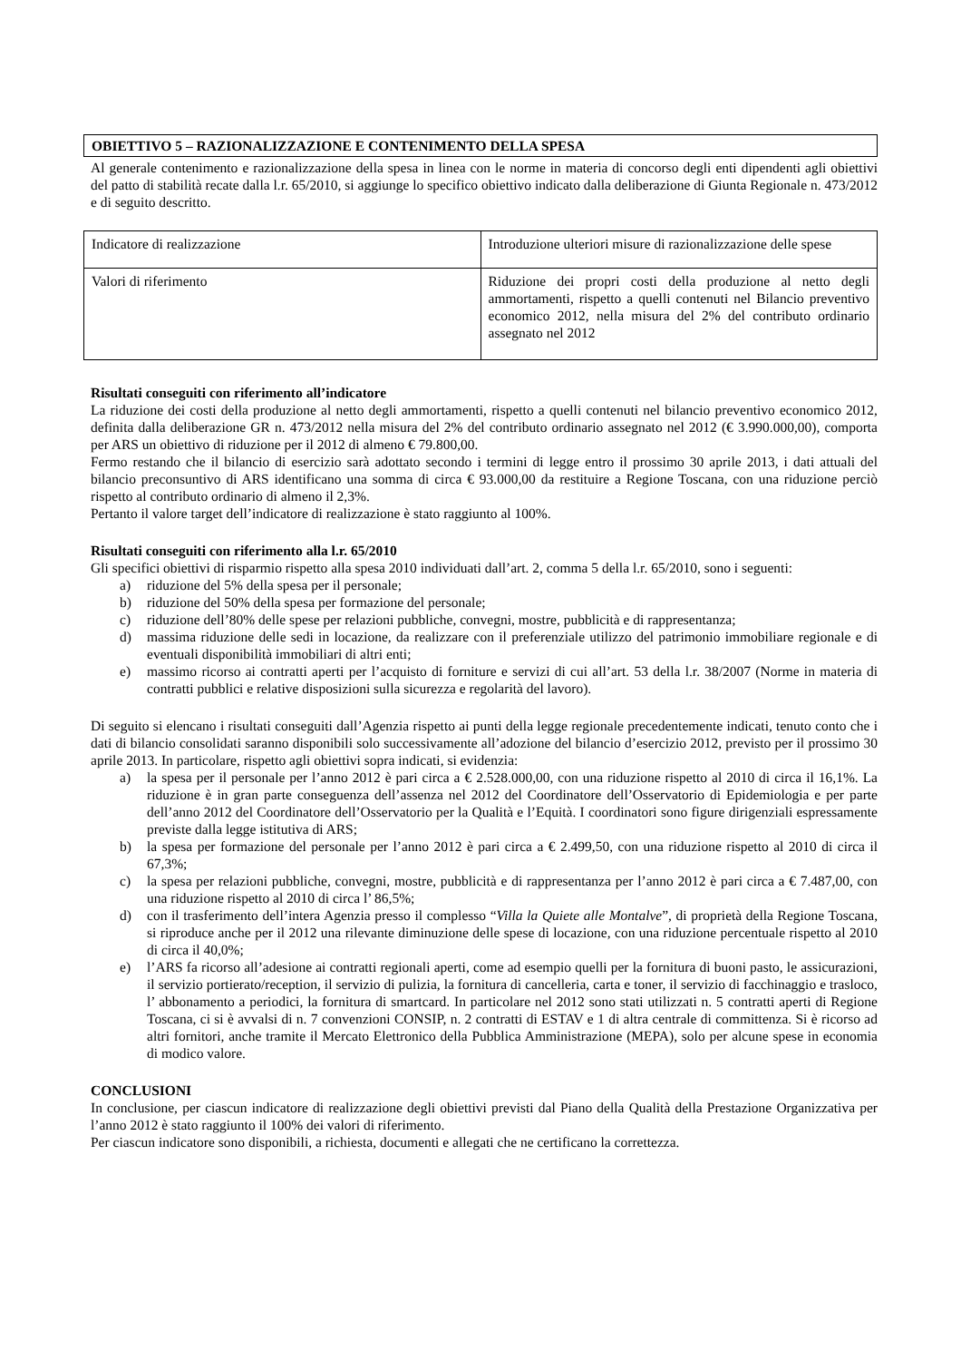OBIETTIVO 5 – RAZIONALIZZAZIONE E CONTENIMENTO DELLA SPESA
Al generale contenimento e razionalizzazione della spesa in linea con le norme in materia di concorso degli enti dipendenti agli obiettivi del patto di stabilità recate dalla l.r. 65/2010, si aggiunge lo specifico obiettivo indicato dalla deliberazione di Giunta Regionale n. 473/2012 e di seguito descritto.
| Indicatore di realizzazione | Introduzione ulteriori misure di razionalizzazione delle spese |
| Valori di riferimento | Riduzione dei propri costi della produzione al netto degli ammortamenti, rispetto a quelli contenuti nel Bilancio preventivo economico 2012, nella misura del 2% del contributo ordinario assegnato nel 2012 |
Risultati conseguiti con riferimento all’indicatore
La riduzione dei costi della produzione al netto degli ammortamenti, rispetto a quelli contenuti nel bilancio preventivo economico 2012, definita dalla deliberazione GR n. 473/2012 nella misura del 2% del contributo ordinario assegnato nel 2012 (€ 3.990.000,00), comporta per ARS un obiettivo di riduzione per il 2012 di almeno € 79.800,00.
Fermo restando che il bilancio di esercizio sarà adottato secondo i termini di legge entro il prossimo 30 aprile 2013, i dati attuali del bilancio preconsuntivo di ARS identificano una somma di circa € 93.000,00 da restituire a Regione Toscana, con una riduzione perciò rispetto al contributo ordinario di almeno il 2,3%.
Pertanto il valore target dell’indicatore di realizzazione è stato raggiunto al 100%.
Risultati conseguiti con riferimento alla l.r. 65/2010
Gli specifici obiettivi di risparmio rispetto alla spesa 2010 individuati dall’art. 2, comma 5 della l.r. 65/2010, sono i seguenti:
a) riduzione del 5% della spesa per il personale;
b) riduzione del 50% della spesa per formazione del personale;
c) riduzione dell’80% delle spese per relazioni pubbliche, convegni, mostre, pubblicità e di rappresentanza;
d) massima riduzione delle sedi in locazione, da realizzare con il preferenziale utilizzo del patrimonio immobiliare regionale e di eventuali disponibilità immobiliari di altri enti;
e) massimo ricorso ai contratti aperti per l’acquisto di forniture e servizi di cui all’art. 53 della l.r. 38/2007 (Norme in materia di contratti pubblici e relative disposizioni sulla sicurezza e regolarità del lavoro).
Di seguito si elencano i risultati conseguiti dall’Agenzia rispetto ai punti della legge regionale precedentemente indicati, tenuto conto che i dati di bilancio consolidati saranno disponibili solo successivamente all’adozione del bilancio d’esercizio 2012, previsto per il prossimo 30 aprile 2013. In particolare, rispetto agli obiettivi sopra indicati, si evidenzia:
a) la spesa per il personale per l’anno 2012 è pari circa a € 2.528.000,00, con una riduzione rispetto al 2010 di circa il 16,1%. La riduzione è in gran parte conseguenza dell’assenza nel 2012 del Coordinatore dell’Osservatorio di Epidemiologia e per parte dell’anno 2012 del Coordinatore dell’Osservatorio per la Qualità e l’Equità. I coordinatori sono figure dirigenziali espressamente previste dalla legge istitutiva di ARS;
b) la spesa per formazione del personale per l’anno 2012 è pari circa a € 2.499,50, con una riduzione rispetto al 2010 di circa il 67,3%;
c) la spesa per relazioni pubbliche, convegni, mostre, pubblicità e di rappresentanza per l’anno 2012 è pari circa a € 7.487,00, con una riduzione rispetto al 2010 di circa l’ 86,5%;
d) con il trasferimento dell’intera Agenzia presso il complesso “Villa la Quiete alle Montalve”, di proprietà della Regione Toscana, si riproduce anche per il 2012 una rilevante diminuzione delle spese di locazione, con una riduzione percentuale rispetto al 2010 di circa il 40,0%;
e) l’ARS fa ricorso all’adesione ai contratti regionali aperti, come ad esempio quelli per la fornitura di buoni pasto, le assicurazioni, il servizio portierato/reception, il servizio di pulizia, la fornitura di cancelleria, carta e toner, il servizio di facchinaggio e trasloco, l’ abbonamento a periodici, la fornitura di smartcard. In particolare nel 2012 sono stati utilizzati n. 5 contratti aperti di Regione Toscana, ci si è avvalsi di n. 7 convenzioni CONSIP, n. 2 contratti di ESTAV e 1 di altra centrale di committenza. Si è ricorso ad altri fornitori, anche tramite il Mercato Elettronico della Pubblica Amministrazione (MEPA), solo per alcune spese in economia di modico valore.
CONCLUSIONI
In conclusione, per ciascun indicatore di realizzazione degli obiettivi previsti dal Piano della Qualità della Prestazione Organizzativa per l’anno 2012 è stato raggiunto il 100% dei valori di riferimento.
Per ciascun indicatore sono disponibili, a richiesta, documenti e allegati che ne certificano la correttezza.